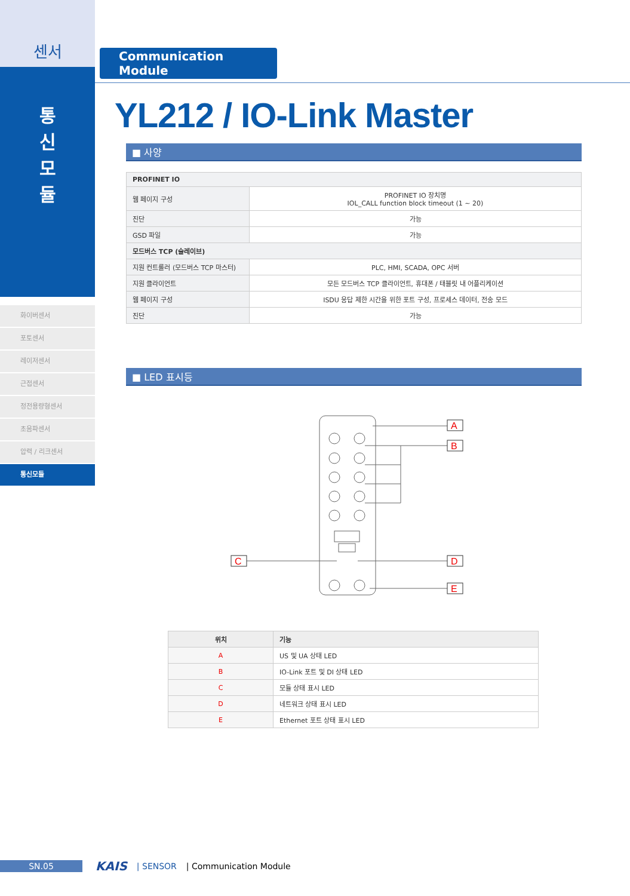센서
통
신
모
듈
화이버센서
포토센서
레이저센서
근접센서
정전용량형센서
초음파센서
압력 / 리크센서
통신모듈
Communication Module
YL212 / IO-Link Master
■ 사양
| PROFINET IO | |
| 웹 페이지 구성 | PROFINET IO 장치명 IOL_CALL function block timeout (1 ~ 20) |
| 진단 | 가능 |
| GSD 파일 | 가능 |
| 모드버스 TCP (슬레이브) | |
| 지원 컨트롤러 (모드버스 TCP 마스터) | PLC, HMI, SCADA, OPC 서버 |
| 지원 클라이언트 | 모든 모드버스 TCP 클라이언트, 휴대폰 / 태블릿 내 어플리케이션 |
| 웹 페이지 구성 | ISDU 응답 제한 시간을 위한 포트 구성, 프로세스 데이터, 전송 모드 |
| 진단 | 가능 |
■ LED 표시등
A
B
C
D
E
| 위치 | 기능 |
| --- | --- |
| A | US 및 UA 상태 LED |
| B | IO-Link 포트 및 DI 상태 LED |
| C | 모듈 상태 표시 LED |
| D | 네트워크 상태 표시 LED |
| E | Ethernet 포트 상태 표시 LED |
SN.05
KAIS | SENSOR | Communication Module